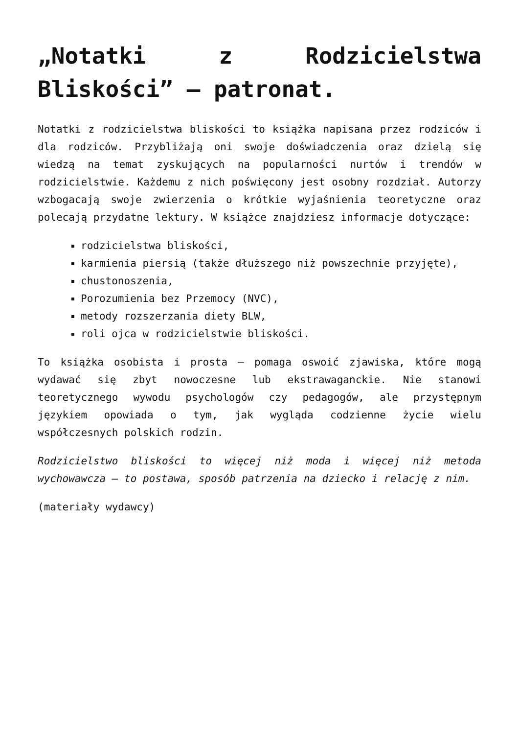„Notatki z Rodzicielstwa Bliskości” – patronat.
Notatki z rodzicielstwa bliskości to książka napisana przez rodziców i dla rodziców. Przybliżają oni swoje doświadczenia oraz dzielą się wiedzą na temat zyskujących na popularności nurtów i trendów w rodzicielstwie. Każdemu z nich poświęcony jest osobny rozdział. Autorzy wzbogacają swoje zwierzenia o krótkie wyjaśnienia teoretyczne oraz polecają przydatne lektury. W książce znajdziesz informacje dotyczące:
rodzicielstwa bliskości,
karmienia piersią (także dłuższego niż powszechnie przyjęte),
chustonoszenia,
Porozumienia bez Przemocy (NVC),
metody rozszerzania diety BLW,
roli ojca w rodzicielstwie bliskości.
To książka osobista i prosta – pomaga oswoić zjawiska, które mogą wydawać się zbyt nowoczesne lub ekstrawaganckie. Nie stanowi teoretycznego wywodu psychologów czy pedagogów, ale przystępnym językiem opowiada o tym, jak wygląda codzienne życie wielu współczesnych polskich rodzin.
Rodzicielstwo bliskości to więcej niż moda i więcej niż metoda wychowawcza – to postawa, sposób patrzenia na dziecko i relację z nim.
(materiały wydawcy)